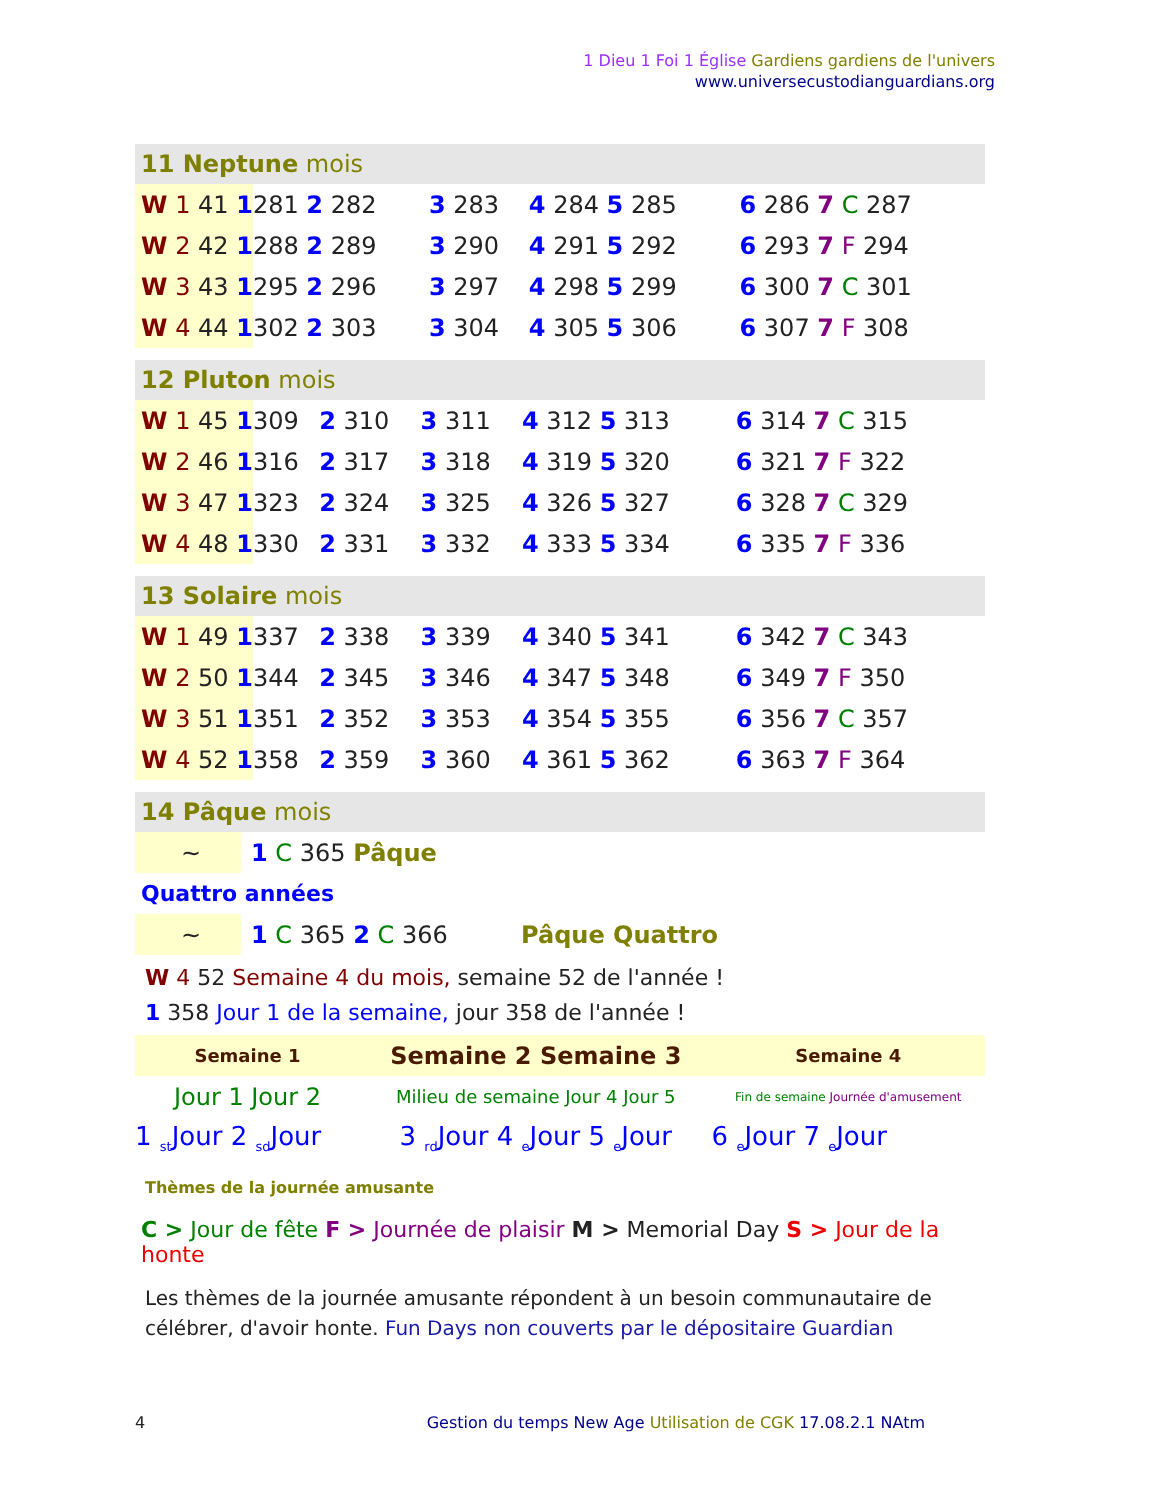1 Dieu 1 Foi 1 Église Gardiens gardiens de l'univers
www.universecustodianguardians.org
11 Neptune mois
| W 1 41 1 | 281 2 282 | 3 283 | 4 284 5 285 | 6 286 7 C 287 |
| W 2 42 1 | 288 2 289 | 3 290 | 4 291 5 292 | 6 293 7 F 294 |
| W 3 43 1 | 295 2 296 | 3 297 | 4 298 5 299 | 6 300 7 C 301 |
| W 4 44 1 | 302 2 303 | 3 304 | 4 305 5 306 | 6 307 7 F 308 |
12 Pluton mois
| W 1 45 1 | 309 | 2 310 | 3 311 | 4 312 5 313 | 6 314 7 C 315 |
| W 2 46 1 | 316 | 2 317 | 3 318 | 4 319 5 320 | 6 321 7 F 322 |
| W 3 47 1 | 323 | 2 324 | 3 325 | 4 326 5 327 | 6 328 7 C 329 |
| W 4 48 1 | 330 | 2 331 | 3 332 | 4 333 5 334 | 6 335 7 F 336 |
13 Solaire mois
| W 1 49 1 | 337 | 2 338 | 3 339 | 4 340 5 341 | 6 342 7 C 343 |
| W 2 50 1 | 344 | 2 345 | 3 346 | 4 347 5 348 | 6 349 7 F 350 |
| W 3 51 1 | 351 | 2 352 | 3 353 | 4 354 5 355 | 6 356 7 C 357 |
| W 4 52 1 | 358 | 2 359 | 3 360 | 4 361 5 362 | 6 363 7 F 364 |
14 Pâque mois
| ~ | 1 C 365 Pâque |
Quattro années
| ~ | 1 C 365 2 C 366 | Pâque Quattro |
W 4 52 Semaine 4 du mois, semaine 52 de l'année !
1 358 Jour 1 de la semaine, jour 358 de l'année !
| Semaine 1 | Semaine 2 Semaine 3 | Semaine 4 |
| Jour 1 Jour 2 | Milieu de semaine Jour 4 Jour 5 | Fin de semaine Journée d'amusement |
| 1 <sub>st</sub>Jour 2 <sub>sd</sub>Jour | 3 <sub>rd</sub>Jour 4 <sub>e</sub>Jour 5 <sub>e</sub>Jour | 6 <sub>e</sub>Jour 7 <sub>e</sub>Jour |
Thèmes de la journée amusante
C > Jour de fête F > Journée de plaisir M > Memorial Day S > Jour de la honte
Les thèmes de la journée amusante répondent à un besoin communautaire de célébrer, d'avoir honte. Fun Days non couverts par le dépositaire Guardian
4 Gestion du temps New Age Utilisation de CGK 17.08.2.1 NAtm